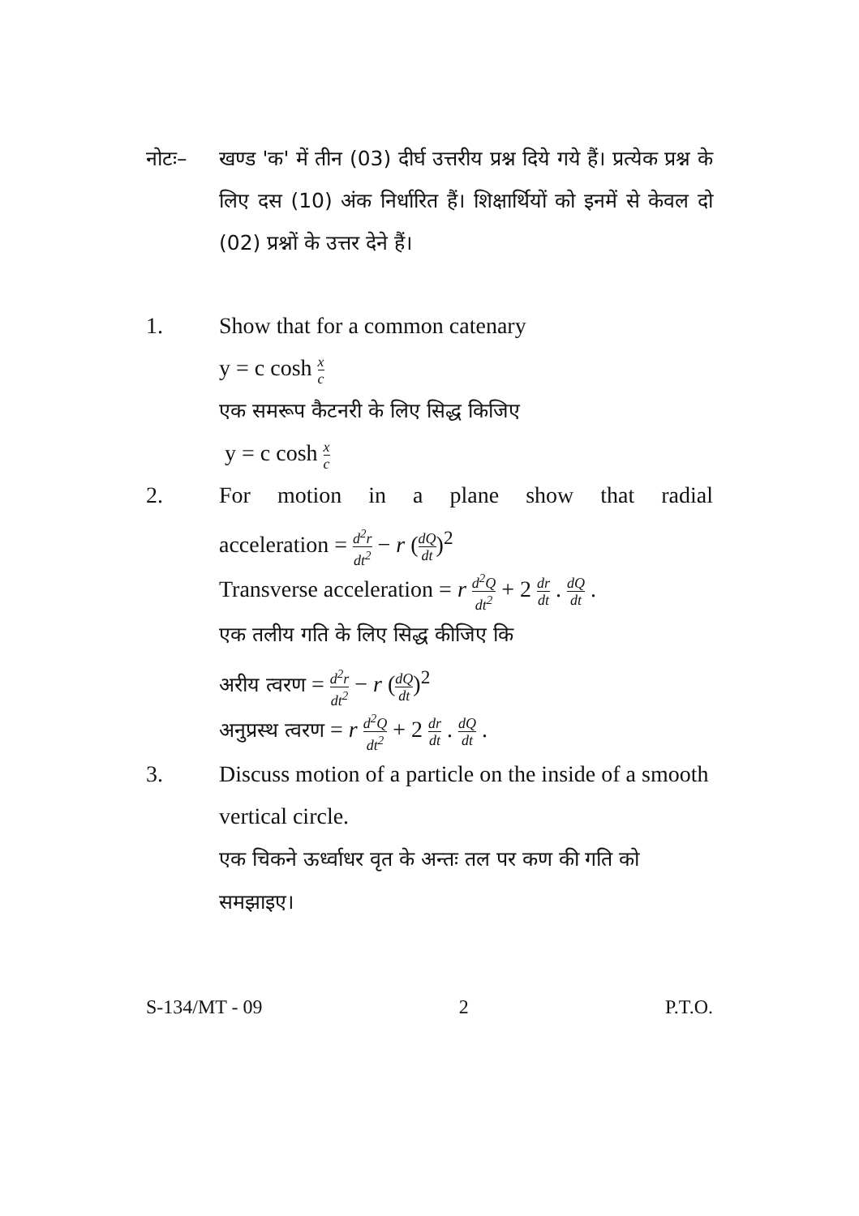नोटः– खण्ड 'क' में तीन (03) दीर्घ उत्तरीय प्रश्न दिये गये हैं। प्रत्येक प्रश्न के लिए दस (10) अंक निर्धारित हैं। शिक्षार्थियों को इनमें से केवल दो (02) प्रश्नों के उत्तर देने हैं।
1. Show that for a common catenary
y = c cosh x c
एक समरूप कैटनरी के लिए सिद्ध किजिए
y = c cosh x c
2. For motion in a plane show that radial
acceleration = d<sup>2</sup>r dt<sup>2</sup> − r (dQ dt)<sup>2</sup>
Transverse acceleration = r d<sup>2</sup>Q dt<sup>2</sup> + 2 dr dt . dQ dt .
एक तलीय गति के लिए सिद्ध कीजिए कि
अरीय त्वरण = d<sup>2</sup>r dt<sup>2</sup> − r (dQ dt)<sup>2</sup>
अनुप्रस्थ त्वरण = r d<sup>2</sup>Q dt<sup>2</sup> + 2 dr dt . dQ dt .
3. Discuss motion of a particle on the inside of a smooth vertical circle.
एक चिकने ऊर्ध्वाधर वृत के अन्तः तल पर कण की गति को समझाइए।
S-134/MT - 09 2 P.T.O.